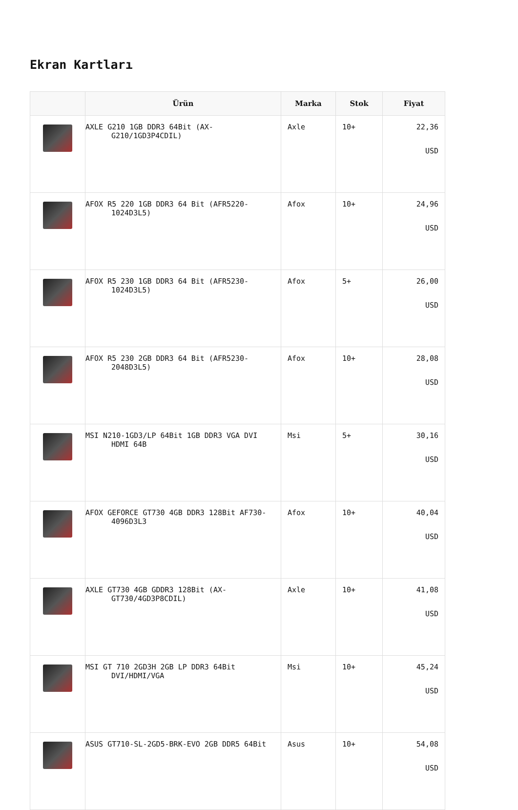Ekran Kartları
| | Ürün | Marka | Stok | Fiyat |
| --- | --- | --- | --- | --- |
| | AXLE G210 1GB DDR3 64Bit (AX- G210/1GD3P4CDIL) | Axle | 10+ | 22,36 USD |
| | AFOX R5 220 1GB DDR3 64 Bit (AFR5220- 1024D3L5) | Afox | 10+ | 24,96 USD |
| | AFOX R5 230 1GB DDR3 64 Bit (AFR5230- 1024D3L5) | Afox | 5+ | 26,00 USD |
| | AFOX R5 230 2GB DDR3 64 Bit (AFR5230- 2048D3L5) | Afox | 10+ | 28,08 USD |
| | MSI N210-1GD3/LP 64Bit 1GB DDR3 VGA DVI HDMI 64B | Msi | 5+ | 30,16 USD |
| | AFOX GEFORCE GT730 4GB DDR3 128Bit AF730- 4096D3L3 | Afox | 10+ | 40,04 USD |
| | AXLE GT730 4GB GDDR3 128Bit (AX- GT730/4GD3P8CDIL) | Axle | 10+ | 41,08 USD |
| | MSI GT 710 2GD3H 2GB LP DDR3 64Bit DVI/HDMI/VGA | Msi | 10+ | 45,24 USD |
| | ASUS GT710-SL-2GD5-BRK-EVO 2GB DDR5 64Bit | Asus | 10+ | 54,08 USD |